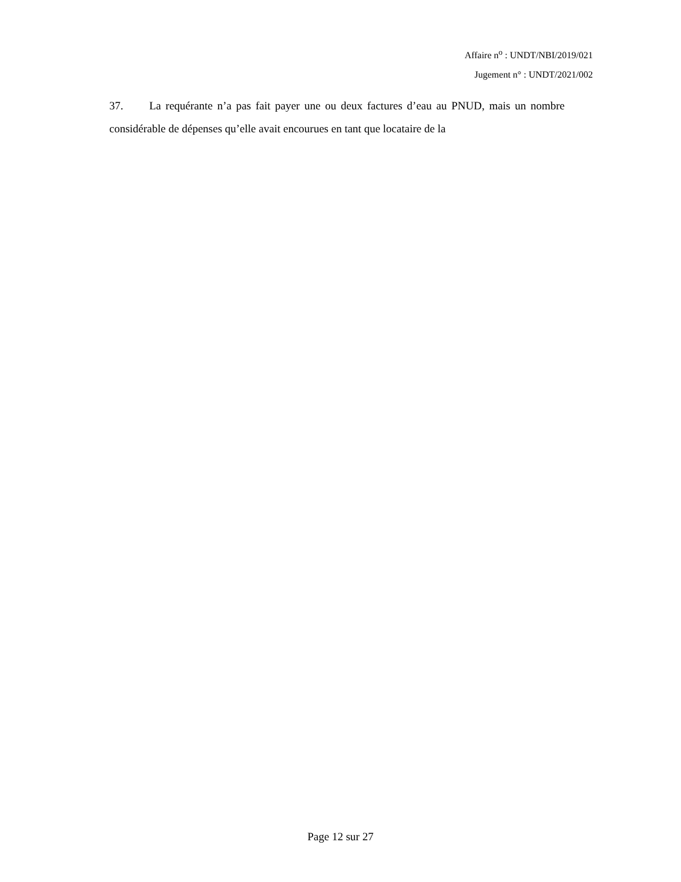Affaire n<sup>o</sup> : UNDT/NBI/2019/021
Jugement n° : UNDT/2021/002
37. La requérante n’a pas fait payer une ou deux factures d’eau au PNUD, mais un nombre considérable de dépenses qu’elle avait encourues en tant que locataire de la
Page 12 sur 27